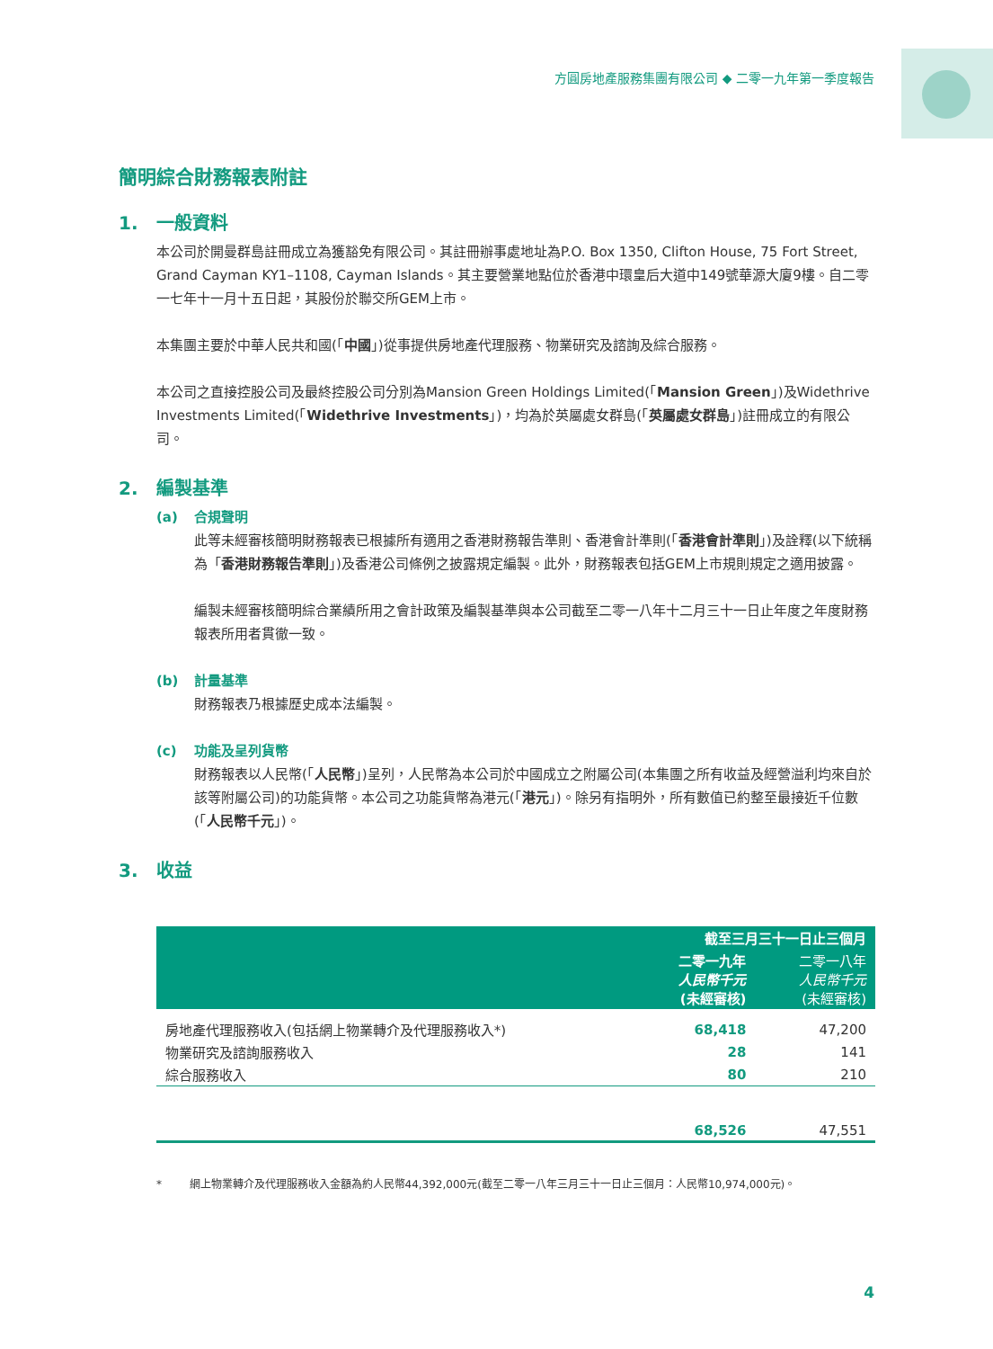方圓房地產服務集團有限公司 ◆ 二零一九年第一季度報告
簡明綜合財務報表附註
1. 一般資料
本公司於開曼群島註冊成立為獲豁免有限公司。其註冊辦事處地址為P.O. Box 1350, Clifton House, 75 Fort Street, Grand Cayman KY1–1108, Cayman Islands。其主要營業地點位於香港中環皇后大道中149號華源大廈9樓。自二零一七年十一月十五日起，其股份於聯交所GEM上市。
本集團主要於中華人民共和國(「中國」)從事提供房地產代理服務、物業研究及諮詢及綜合服務。
本公司之直接控股公司及最終控股公司分別為Mansion Green Holdings Limited(「Mansion Green」)及Widethrive Investments Limited(「Widethrive Investments」)，均為於英屬處女群島(「英屬處女群島」)註冊成立的有限公司。
2. 編製基準
(a) 合規聲明
此等未經審核簡明財務報表已根據所有適用之香港財務報告準則、香港會計準則(「香港會計準則」)及詮釋(以下統稱為「香港財務報告準則」)及香港公司條例之披露規定編製。此外，財務報表包括GEM上市規則規定之適用披露。
編製未經審核簡明綜合業績所用之會計政策及編製基準與本公司截至二零一八年十二月三十一日止年度之年度財務報表所用者貫徹一致。
(b) 計量基準
財務報表乃根據歷史成本法編製。
(c) 功能及呈列貨幣
財務報表以人民幣(「人民幣」)呈列，人民幣為本公司於中國成立之附屬公司(本集團之所有收益及經營溢利均來自於該等附屬公司)的功能貨幣。本公司之功能貨幣為港元(「港元」)。除另有指明外，所有數值已約整至最接近千位數(「人民幣千元」)。
3. 收益
| | 截至三月三十一日止三個月 | |
| --- | --- | --- |
| | 二零一九年 人民幣千元 (未經審核) | 二零一八年 人民幣千元 (未經審核) |
| 房地產代理服務收入(包括網上物業轉介及代理服務收入*) | 68,418 | 47,200 |
| 物業研究及諮詢服務收入 | 28 | 141 |
| 綜合服務收入 | 80 | 210 |
| | 68,526 | 47,551 |
* 網上物業轉介及代理服務收入金額為約人民幣44,392,000元(截至二零一八年三月三十一日止三個月：人民幣10,974,000元)。
4